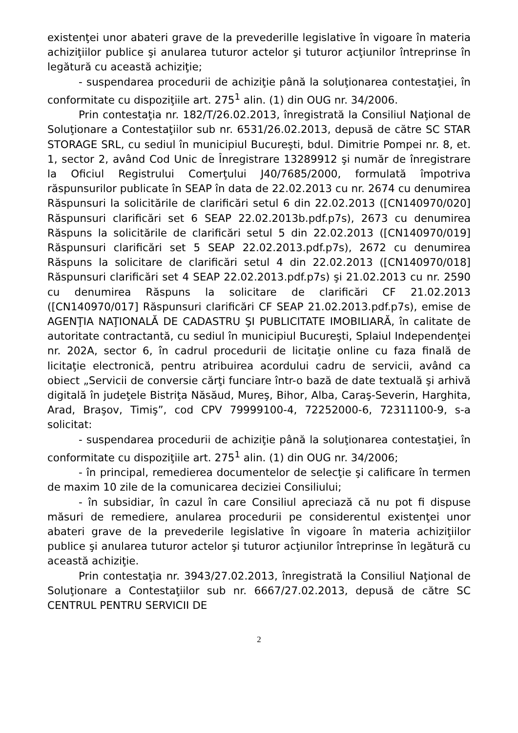existenţei unor abateri grave de la prevederille legislative în vigoare în materia achiziţiilor publice şi anularea tuturor actelor şi tuturor acţiunilor întreprinse în legătură cu această achiziţie;
- suspendarea procedurii de achiziţie până la soluţionarea contestaţiei, în conformitate cu dispoziţiile art. 275<sup>1</sup> alin. (1) din OUG nr. 34/2006.
Prin contestaţia nr. 182/T/26.02.2013, înregistrată la Consiliul Naţional de Soluţionare a Contestaţiilor sub nr. 6531/26.02.2013, depusă de către SC STAR STORAGE SRL, cu sediul în municipiul Bucureşti, bdul. Dimitrie Pompei nr. 8, et. 1, sector 2, având Cod Unic de Înregistrare 13289912 şi număr de înregistrare la Oficiul Registrului Comerţului J40/7685/2000, formulată împotriva răspunsurilor publicate în SEAP în data de 22.02.2013 cu nr. 2674 cu denumirea Răspunsuri la solicitările de clarificări setul 6 din 22.02.2013 ([CN140970/020] Răspunsuri clarificări set 6 SEAP 22.02.2013b.pdf.p7s), 2673 cu denumirea Răspuns la solicitările de clarificări setul 5 din 22.02.2013 ([CN140970/019] Răspunsuri clarificări set 5 SEAP 22.02.2013.pdf.p7s), 2672 cu denumirea Răspuns la solicitare de clarificări setul 4 din 22.02.2013 ([CN140970/018] Răspunsuri clarificări set 4 SEAP 22.02.2013.pdf.p7s) şi 21.02.2013 cu nr. 2590 cu denumirea Răspuns la solicitare de clarificări CF 21.02.2013 ([CN140970/017] Răspunsuri clarificări CF SEAP 21.02.2013.pdf.p7s), emise de AGENŢIA NAŢIONALĂ DE CADASTRU ŞI PUBLICITATE IMOBILIARĂ, în calitate de autoritate contractantă, cu sediul în municipiul Bucureşti, Splaiul Independenţei nr. 202A, sector 6, în cadrul procedurii de licitaţie online cu faza finală de licitaţie electronică, pentru atribuirea acordului cadru de servicii, având ca obiect „Servicii de conversie cărţi funciare într-o bază de date textuală şi arhivă digitală în judeţele Bistriţa Năsăud, Mureş, Bihor, Alba, Caraş-Severin, Harghita, Arad, Braşov, Timiş”, cod CPV 79999100-4, 72252000-6, 72311100-9, s-a solicitat:
- suspendarea procedurii de achiziţie până la soluţionarea contestaţiei, în conformitate cu dispoziţiile art. 275<sup>1</sup> alin. (1) din OUG nr. 34/2006;
- în principal, remedierea documentelor de selecţie şi calificare în termen de maxim 10 zile de la comunicarea deciziei Consiliului;
- în subsidiar, în cazul în care Consiliul apreciază că nu pot fi dispuse măsuri de remediere, anularea procedurii pe considerentul existenţei unor abateri grave de la prevederile legislative în vigoare în materia achiziţiilor publice şi anularea tuturor actelor şi tuturor acţiunilor întreprinse în legătură cu această achiziţie.
Prin contestaţia nr. 3943/27.02.2013, înregistrată la Consiliul Naţional de Soluţionare a Contestaţiilor sub nr. 6667/27.02.2013, depusă de către SC CENTRUL PENTRU SERVICII DE
2